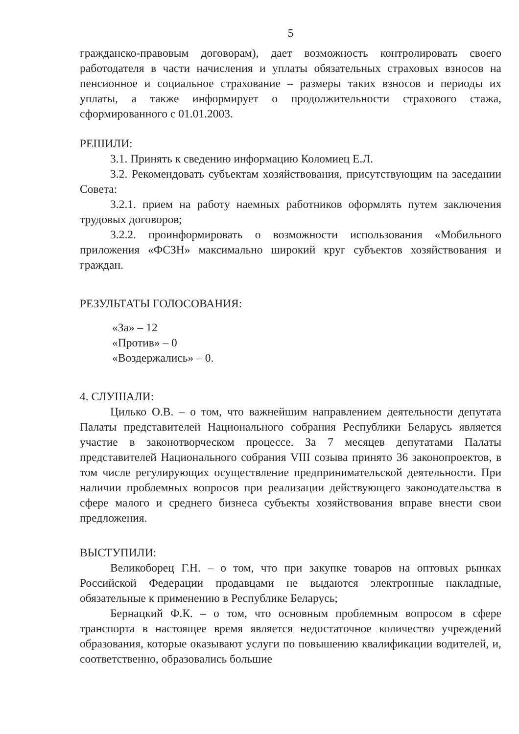5
гражданско-правовым договорам), дает возможность контролировать своего работодателя в части начисления и уплаты обязательных страховых взносов на пенсионное и социальное страхование – размеры таких взносов и периоды их уплаты, а также информирует о продолжительности страхового стажа, сформированного с 01.01.2003.
РЕШИЛИ:
3.1. Принять к сведению информацию Коломиец Е.Л.
3.2. Рекомендовать субъектам хозяйствования, присутствующим на заседании Совета:
3.2.1. прием на работу наемных работников оформлять путем заключения трудовых договоров;
3.2.2. проинформировать о возможности использования «Мобильного приложения «ФСЗН» максимально широкий круг субъектов хозяйствования и граждан.
РЕЗУЛЬТАТЫ ГОЛОСОВАНИЯ:
«За» – 12
«Против» – 0
«Воздержались» – 0.
4. СЛУШАЛИ:
Цилько О.В. – о том, что важнейшим направлением деятельности депутата Палаты представителей Национального собрания Республики Беларусь является участие в законотворческом процессе. За 7 месяцев депутатами Палаты представителей Национального собрания VIII созыва принято 36 законопроектов, в том числе регулирующих осуществление предпринимательской деятельности. При наличии проблемных вопросов при реализации действующего законодательства в сфере малого и среднего бизнеса субъекты хозяйствования вправе внести свои предложения.
ВЫСТУПИЛИ:
Великоборец Г.Н. – о том, что при закупке товаров на оптовых рынках Российской Федерации продавцами не выдаются электронные накладные, обязательные к применению в Республике Беларусь;
Бернацкий Ф.К. – о том, что основным проблемным вопросом в сфере транспорта в настоящее время является недостаточное количество учреждений образования, которые оказывают услуги по повышению квалификации водителей, и, соответственно, образовались большие